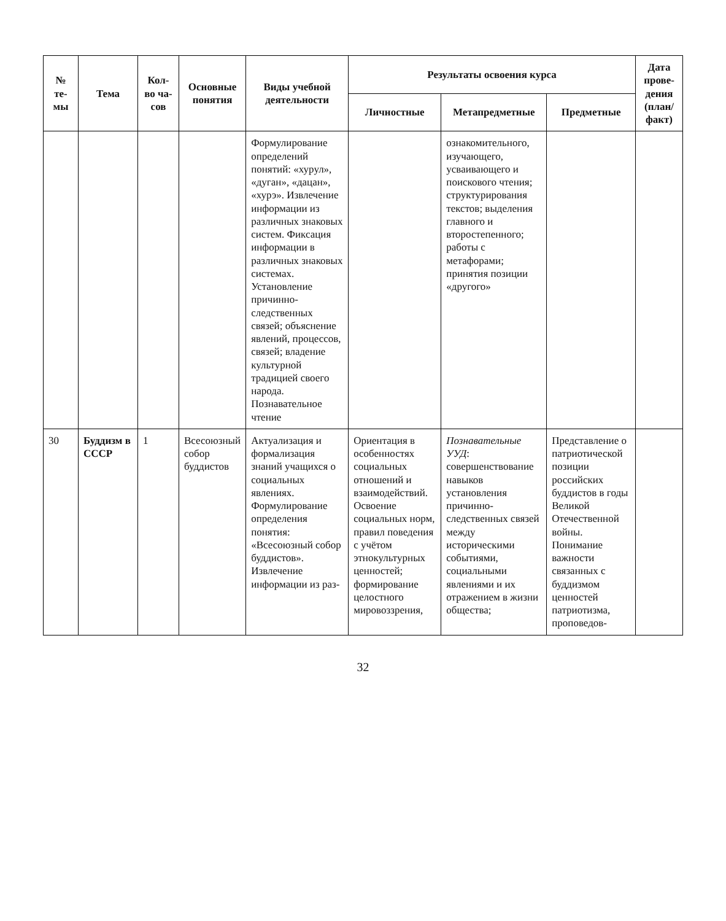| № те-мы | Тема | Кол-во ча-сов | Основные понятия | Виды учебной деятельности | Результаты освоения курса | | | Дата прове-дения (план/ факт) |
| --- | --- | --- | --- | --- | --- | --- | --- | --- |
| | | | | | Личностные | Метапредметные | Предметные | |
| | | | | Формулирование определений понятий: «хурул», «дуган», «дацан», «хурэ». Извлечение информации из различных знаковых систем. Фиксация информации в различных знаковых системах. Установление причинно-следственных связей; объяснение явлений, процессов, связей; владение культурной традицией своего народа. Познавательное чтение | | ознакомительного, изучающего, усваивающего и поискового чтения; структурирования текстов; выделения главного и второстепенного; работы с метафорами; принятия позиции «другого» | | |
| 30 | Буддизм в СССР | 1 | Всесоюзный собор буддистов | Актуализация и формализация знаний учащихся о социальных явлениях. Формулирование определения понятия: «Всесоюзный собор буддистов». Извлечение информации из раз- | Ориентация в особенностях социальных отношений и взаимодействий. Освоение социальных норм, правил поведения с учётом этнокультурных ценностей; формирование целостного мировоззрения, | Познавательные УУД : совершенствование навыков установления причинно-следственных связей между историческими событиями, социальными явлениями и их отражением в жизни общества; | Представление о патриотической позиции российских буддистов в годы Великой Отечественной войны. Понимание важности связанных с буддизмом ценностей патриотизма, проповедов- | |
32